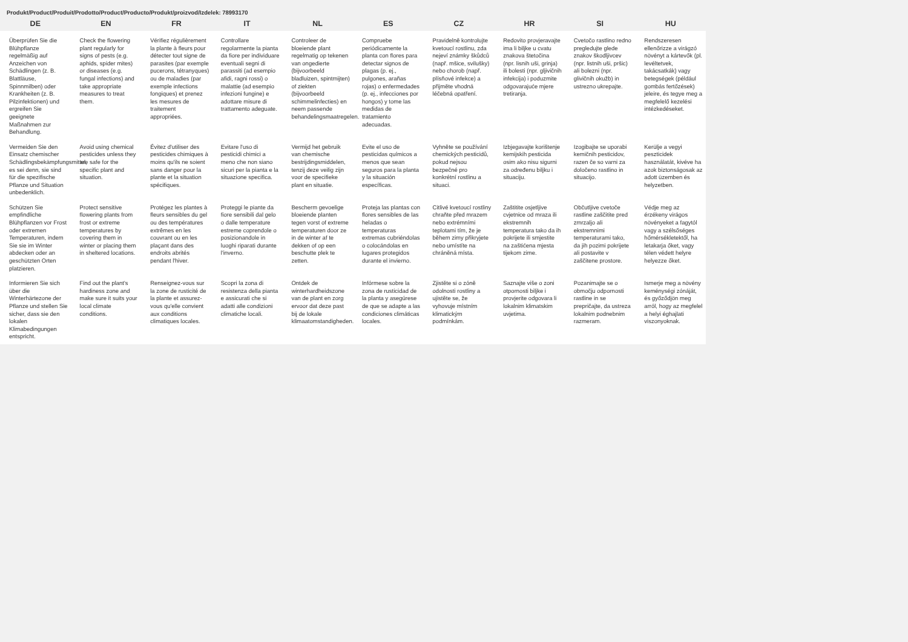Produkt/Product/Produit/Prodotto/Product/Producto/Produkt/proizvod/Izdelek: 78993170
| DE | EN | FR | IT | NL | ES | CZ | HR | SI | HU |
| --- | --- | --- | --- | --- | --- | --- | --- | --- | --- |
| Überprüfen Sie die Blühpflanze regelmäßig auf Anzeichen von Schädlingen (z. B. Blattläuse, Spinnmilben) oder Krankheiten (z. B. Pilzinfektionen) und ergreifen Sie geeignete Maßnahmen zur Behandlung. | Check the flowering plant regularly for signs of pests (e.g. aphids, spider mites) or diseases (e.g. fungal infections) and take appropriate measures to treat them. | Vérifiez régulièrement la plante à fleurs pour détecter tout signe de parasites (par exemple pucerons, tétranyques) ou de maladies (par exemple infections fongiques) et prenez les mesures de traitement appropriées. | Controllare regolarmente la pianta da fiore per individuare eventuali segni di parassiti (ad esempio afidi, ragni rossi) o malattie (ad esempio infezioni fungine) e adottare misure di trattamento adeguate. | Controleer de bloeiende plant regelmatig op tekenen van ongedierte (bijvoorbeeld bladluizen, spintmijten) of ziekten (bijvoorbeeld schimmelinfecties) en neem passende behandelingsmaatregelen. | Compruebe periódicamente la planta con flores para detectar signos de plagas (p. ej., pulgones, arañas rojas) o enfermedades (p. ej., infecciones por hongos) y tome las medidas de tratamiento adecuadas. | Pravidelně kontrolujte kvetoucí rostlinu, zda nejeví známky škůdců (např. mšice, svilušky) nebo chorob (např. plísňové infekce) a přijměte vhodná léčebná opatření. | Redovito provjeravajte ima li biljke u cvatu znakova štetočina (npr. lisnih uši, grinja) ili bolesti (npr. gljivičnih infekcija) i poduzmite odgovarajuće mjere tretiranja. | Cvetočo rastlino redno pregledujte glede znakov škodljivcev (npr. listnih uši, pršic) ali bolezni (npr. glivičnih okužb) in ustrezno ukrepajte. | Rendszeresen ellenőrizze a virágzó növényt a kártevők (pl. levéltetvek, takácsatkák) vagy betegségek (például gombás fertőzések) jeleire, és tegye meg a megfelelő kezelési intézkedéseket. |
| Vermeiden Sie den Einsatz chemischer Schädlingsbekämpfungsmittel, es sei denn, sie sind für die spezifische Pflanze und Situation unbedenklich. | Avoid using chemical pesticides unless they are safe for the specific plant and situation. | Évitez d'utiliser des pesticides chimiques à moins qu'ils ne soient sans danger pour la plante et la situation spécifiques. | Evitare l'uso di pesticidi chimici a meno che non siano sicuri per la pianta e la situazione specifica. | Vermijd het gebruik van chemische bestrijdingsmiddelen, tenzij deze veilig zijn voor de specifieke plant en situatie. | Evite el uso de pesticidas químicos a menos que sean seguros para la planta y la situación específicas. | Vyhněte se používání chemických pesticidů, pokud nejsou bezpečné pro konkrétní rostlinu a situaci. | Izbjegavajte korištenje kemijskih pesticida osim ako nisu sigurni za određenu biljku i situaciju. | Izogibajte se uporabi kemičnih pesticidov, razen če so varni za določeno rastlino in situacijo. | Kerülje a vegyi peszticidek használatát, kivéve ha azok biztonságosak az adott üzemben és helyzetben. |
| Schützen Sie empfindliche Blühpflanzen vor Frost oder extremen Temperaturen, indem Sie sie im Winter abdecken oder an geschützten Orten platzieren. | Protect sensitive flowering plants from frost or extreme temperatures by covering them in winter or placing them in sheltered locations. | Protégez les plantes à fleurs sensibles du gel ou des températures extrêmes en les couvrant ou en les plaçant dans des endroits abrités pendant l'hiver. | Proteggi le piante da fiore sensibili dal gelo o dalle temperature estreme coprendole o posizionandole in luoghi riparati durante l'inverno. | Bescherm gevoelige bloeiende planten tegen vorst of extreme temperaturen door ze in de winter af te dekken of op een beschutte plek te zetten. | Proteja las plantas con flores sensibles de las heladas o temperaturas extremas cubriéndolas o colocándolas en lugares protegidos durante el invierno. | Citlivé kvetoucí rostliny chraňte před mrazem nebo extrémními teplotami tím, že je během zimy přikryjete nebo umístíte na chráněná místa. | Zaštitite osjetljive cvjetnice od mraza ili ekstremnih temperatura tako da ih pokrijete ili smjestite na zaštićena mjesta tijekom zime. | Občutljive cvetoče rastline zaščitite pred zmrzaljo ali ekstremnimi temperaturami tako, da jih pozimi pokrijete ali postavite v zaščitene prostore. | Védje meg az érzékeny virágos növényeket a fagytól vagy a szélsőséges hőmérsékletektől, ha letakarja őket, vagy télen védett helyre helyezze őket. |
| Informieren Sie sich über die Winterhärtezone der Pflanze und stellen Sie sicher, dass sie den lokalen Klimabedingungen entspricht. | Find out the plant's hardiness zone and make sure it suits your local climate conditions. | Renseignez-vous sur la zone de rusticité de la plante et assurez-vous qu'elle convient aux conditions climatiques locales. | Scopri la zona di resistenza della pianta e assicurati che si adatti alle condizioni climatiche locali. | Ontdek de winterhardheidszone van de plant en zorg ervoor dat deze past bij de lokale klimaatomstandigheden. | Infórmese sobre la zona de rusticidad de la planta y asegúrese de que se adapte a las condiciones climáticas locales. | Zjistěte si o zóně odolnosti rostliny a ujistěte se, že vyhovuje místním klimatickým podmínkám. | Saznajte više o zoni otpornosti biljke i provjerite odgovara li lokalnim klimatskim uvjetima. | Pozanimajte se o območju odpornosti rastline in se prepričajte, da ustreza lokalnim podnebnim razmeram. | Ismerje meg a növény keménységi zónáját, és győződjön meg arról, hogy az megfelel a helyi éghajlati viszonyoknak. |